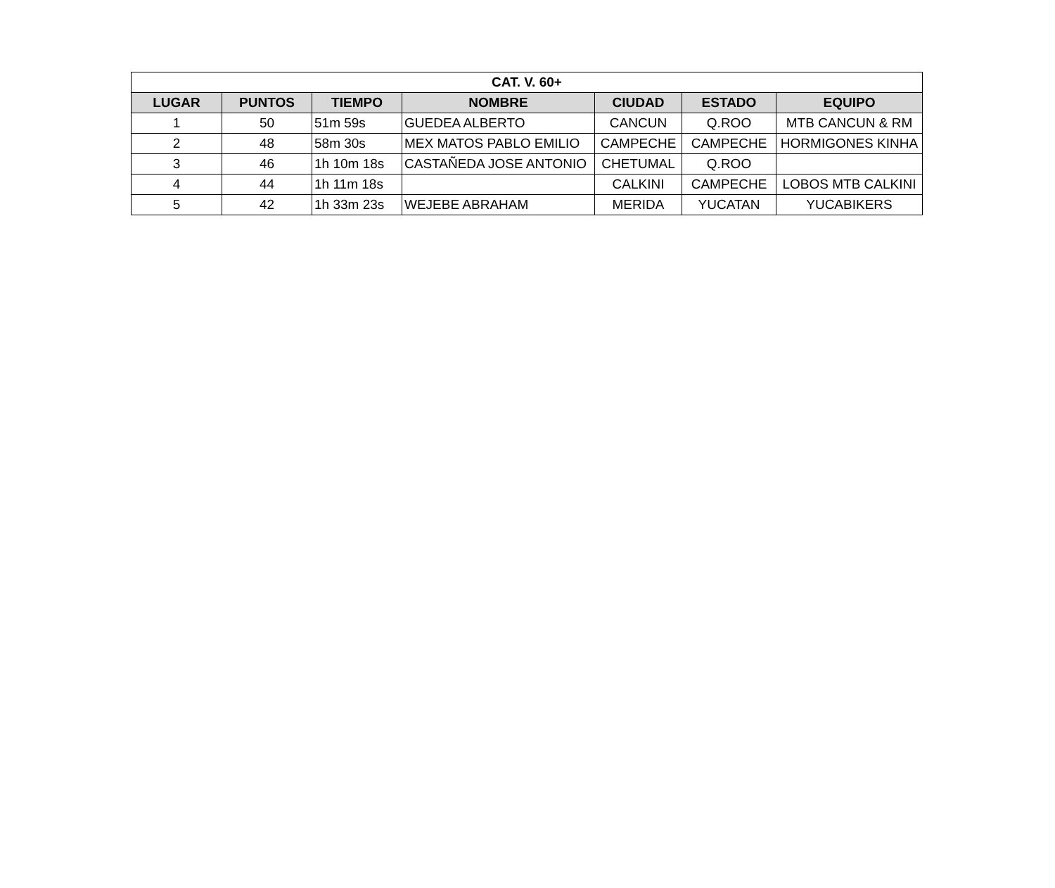| CAT. V. 60+ | | | | | | |
| --- | --- | --- | --- | --- | --- | --- |
| LUGAR | PUNTOS | TIEMPO | NOMBRE | CIUDAD | ESTADO | EQUIPO |
| 1 | 50 | 51m 59s | GUEDEA ALBERTO | CANCUN | Q.ROO | MTB CANCUN & RM |
| 2 | 48 | 58m 30s | MEX MATOS PABLO EMILIO | CAMPECHE | CAMPECHE | HORMIGONES KINHA |
| 3 | 46 | 1h 10m 18s | CASTAÑEDA JOSE ANTONIO | CHETUMAL | Q.ROO | |
| 4 | 44 | 1h 11m 18s | | CALKINI | CAMPECHE | LOBOS MTB CALKINI |
| 5 | 42 | 1h 33m 23s | WEJEBE ABRAHAM | MERIDA | YUCATAN | YUCABIKERS |